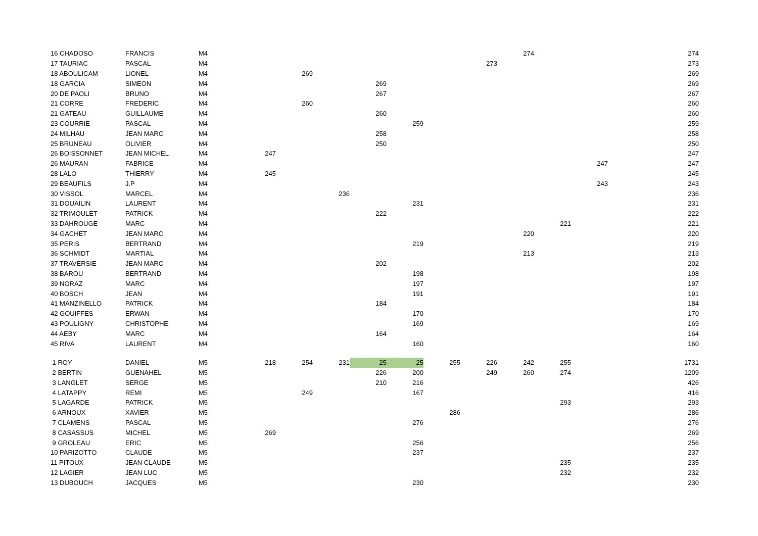| 16 CHADOSO | FRANCIS | M4 | | | | | | | | 274 | | | 274 |
| 17 TAURIAC | PASCAL | M4 | | | | | | | 273 | | | | 273 |
| 18 ABOULICAM | LIONEL | M4 | | 269 | | | | | | | | | 269 |
| 18 GARCIA | SIMEON | M4 | | | | 269 | | | | | | | 269 |
| 20 DE PAOLI | BRUNO | M4 | | | | 267 | | | | | | | 267 |
| 21 CORRE | FREDERIC | M4 | | 260 | | | | | | | | | 260 |
| 21 GATEAU | GUILLAUME | M4 | | | | 260 | | | | | | | 260 |
| 23 COURRIE | PASCAL | M4 | | | | | 259 | | | | | | 259 |
| 24 MILHAU | JEAN MARC | M4 | | | | 258 | | | | | | | 258 |
| 25 BRUNEAU | OLIVIER | M4 | | | | 250 | | | | | | | 250 |
| 26 BOISSONNET | JEAN MICHEL | M4 | 247 | | | | | | | | | | 247 |
| 26 MAURAN | FABRICE | M4 | | | | | | | | | | 247 | 247 |
| 28 LALO | THIERRY | M4 | 245 | | | | | | | | | | 245 |
| 29 BEAUFILS | J.P | M4 | | | | | | | | | | 243 | 243 |
| 30 VISSOL | MARCEL | M4 | | | 236 | | | | | | | | 236 |
| 31 DOUAILIN | LAURENT | M4 | | | | | 231 | | | | | | 231 |
| 32 TRIMOULET | PATRICK | M4 | | | | 222 | | | | | | | 222 |
| 33 DAHROUGE | MARC | M4 | | | | | | | | | 221 | | 221 |
| 34 GACHET | JEAN MARC | M4 | | | | | | | | 220 | | | 220 |
| 35 PERIS | BERTRAND | M4 | | | | | 219 | | | | | | 219 |
| 36 SCHMIDT | MARTIAL | M4 | | | | | | | | 213 | | | 213 |
| 37 TRAVERSIE | JEAN MARC | M4 | | | | 202 | | | | | | | 202 |
| 38 BAROU | BERTRAND | M4 | | | | | 198 | | | | | | 198 |
| 39 NORAZ | MARC | M4 | | | | | 197 | | | | | | 197 |
| 40 BOSCH | JEAN | M4 | | | | | 191 | | | | | | 191 |
| 41 MANZINELLO | PATRICK | M4 | | | | 184 | | | | | | | 184 |
| 42 GOUIFFES | ERWAN | M4 | | | | | 170 | | | | | | 170 |
| 43 POULIGNY | CHRISTOPHE | M4 | | | | | 169 | | | | | | 169 |
| 44 AEBY | MARC | M4 | | | | 164 | | | | | | | 164 |
| 45 RIVA | LAURENT | M4 | | | | | 160 | | | | | | 160 |
| 1 ROY | DANIEL | M5 | 218 | 254 | 231 | 25 | 25 | 255 | 226 | 242 | 255 | | 1731 |
| 2 BERTIN | GUENAHEL | M5 | | | | 226 | 200 | | 249 | 260 | 274 | | 1209 |
| 3 LANGLET | SERGE | M5 | | | | 210 | 216 | | | | | | 426 |
| 4 LATAPPY | REMI | M5 | | 249 | | | 167 | | | | | | 416 |
| 5 LAGARDE | PATRICK | M5 | | | | | | | | | 293 | | 293 |
| 6 ARNOUX | XAVIER | M5 | | | | | | 286 | | | | | 286 |
| 7 CLAMENS | PASCAL | M5 | | | | | 276 | | | | | | 276 |
| 8 CASASSUS | MICHEL | M5 | 269 | | | | | | | | | | 269 |
| 9 GROLEAU | ERIC | M5 | | | | | 256 | | | | | | 256 |
| 10 PARIZOTTO | CLAUDE | M5 | | | | | 237 | | | | | | 237 |
| 11 PITOUX | JEAN CLAUDE | M5 | | | | | | | | | 235 | | 235 |
| 12 LAGIER | JEAN LUC | M5 | | | | | | | | | 232 | | 232 |
| 13 DUBOUCH | JACQUES | M5 | | | | | 230 | | | | | | 230 |